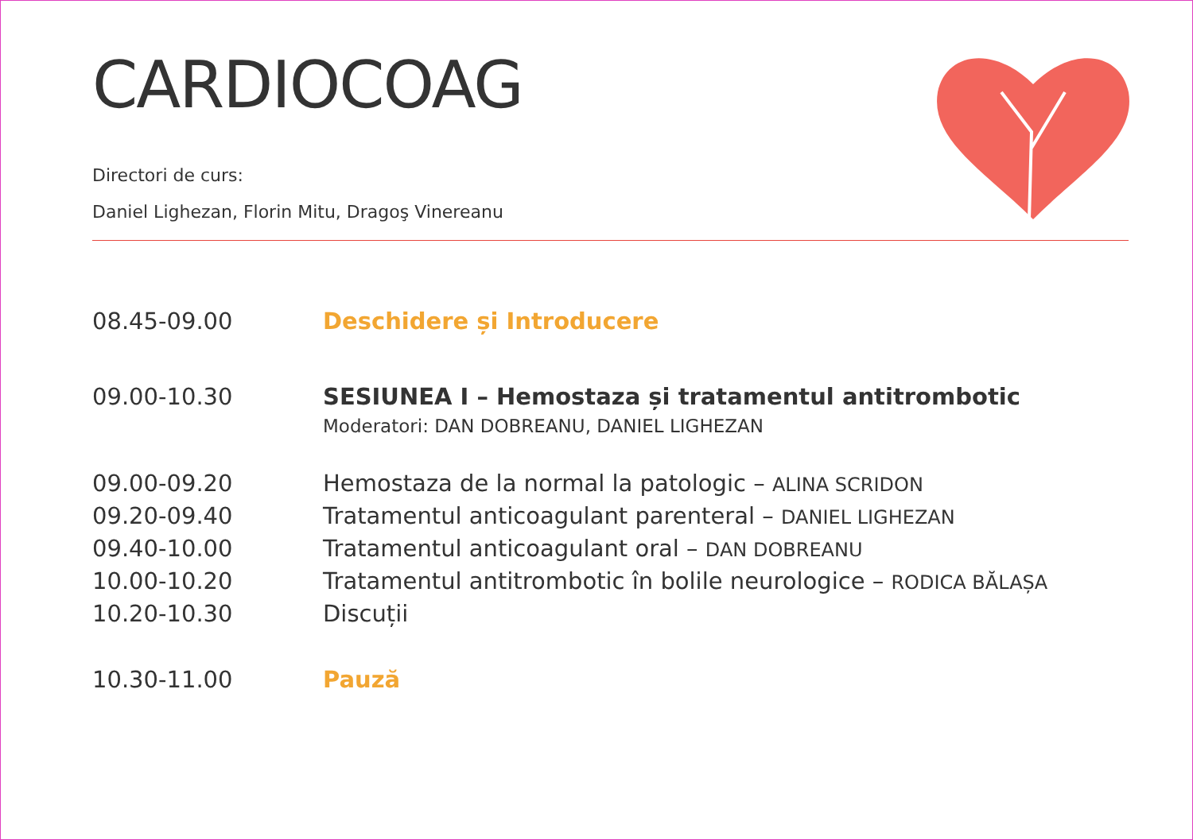CARDIOCOAG
Directori de curs:
Daniel Lighezan, Florin Mitu, Dragoş Vinereanu
08.45-09.00 Deschidere și Introducere
09.00-10.30 SESIUNEA I – Hemostaza și tratamentul antitrombotic
Moderatori: DAN DOBREANU, DANIEL LIGHEZAN
09.00-09.20 Hemostaza de la normal la patologic – ALINA SCRIDON
09.20-09.40 Tratamentul anticoagulant parenteral – DANIEL LIGHEZAN
09.40-10.00 Tratamentul anticoagulant oral – DAN DOBREANU
10.00-10.20 Tratamentul antitrombotic în bolile neurologice – RODICA BĂLAȘA
10.20-10.30 Discuții
10.30-11.00 Pauză